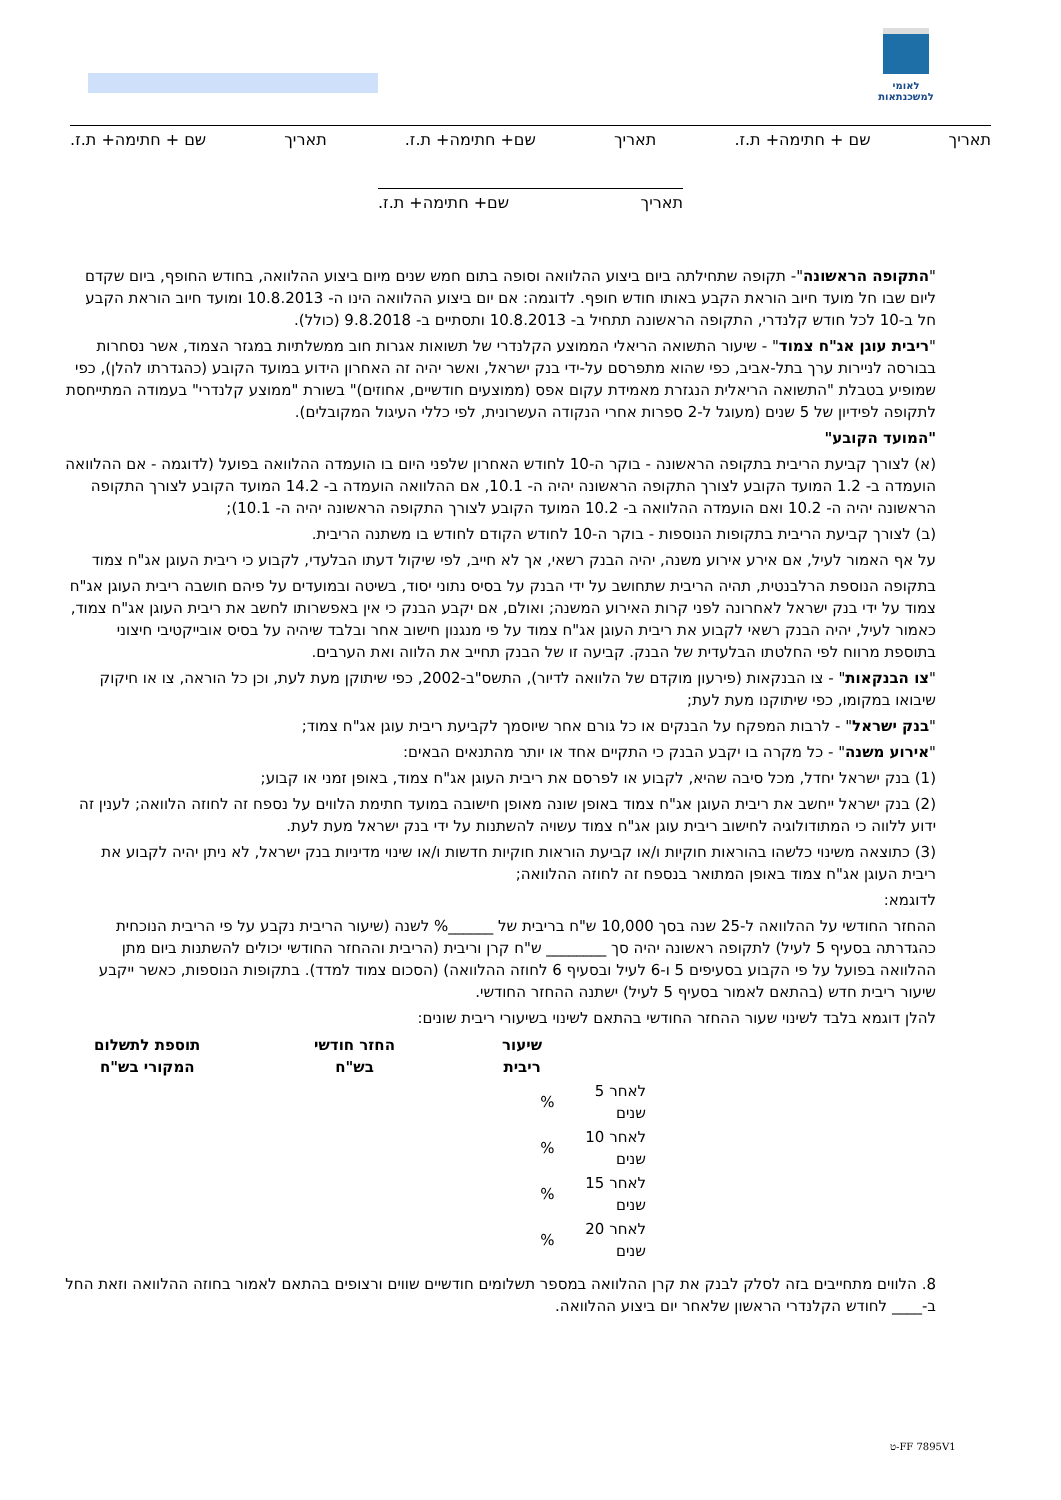לאומי למשכנתאות
תאריך שם + חתימה+ ת.ז. תאריך שם+ חתימה+ ת.ז. תאריך שם + חתימה+ ת.ז.
תאריך שם+ חתימה+ ת.ז.
"התקופה הראשונה"- תקופה שתחילתה ביום ביצוע ההלוואה וסופה בתום חמש שנים מיום ביצוע ההלוואה, בחודש החופף, ביום שקדם ליום שבו חל מועד חיוב הוראת הקבע באותו חודש חופף. לדוגמה: אם יום ביצוע ההלוואה הינו ה- 10.8.2013 ומועד חיוב הוראת הקבע חל ב-10 לכל חודש קלנדרי, התקופה הראשונה תתחיל ב- 10.8.2013 ותסתיים ב- 9.8.2018 (כולל).
"ריבית עוגן אג"ח צמוד" - שיעור התשואה הריאלי הממוצע הקלנדרי של תשואות אגרות חוב ממשלתיות במגזר הצמוד, אשר נסחרות בבורסה לניירות ערך בתל-אביב, כפי שהוא מתפרסם על-ידי בנק ישראל, ואשר יהיה זה האחרון הידוע במועד הקובע (כהגדרתו להלן), כפי שמופיע בטבלת "התשואה הריאלית הנגזרת מאמידת עקום אפס (ממוצעים חודשיים, אחוזים)" בשורת "ממוצע קלנדרי" בעמודה המתייחסת לתקופה לפידיון של 5 שנים (מעוגל ל-2 ספרות אחרי הנקודה העשרונית, לפי כללי העיגול המקובלים).
"המועד הקובע"
(א) לצורך קביעת הריבית בתקופה הראשונה - בוקר ה-10 לחודש האחרון שלפני היום בו הועמדה ההלוואה בפועל (לדוגמה - אם ההלוואה הועמדה ב- 1.2 המועד הקובע לצורך התקופה הראשונה יהיה ה- 10.1, אם ההלוואה הועמדה ב- 14.2 המועד הקובע לצורך התקופה הראשונה יהיה ה- 10.2 ואם הועמדה ההלוואה ב- 10.2 המועד הקובע לצורך התקופה הראשונה יהיה ה- 10.1);
(ב) לצורך קביעת הריבית בתקופות הנוספות - בוקר ה-10 לחודש הקודם לחודש בו משתנה הריבית.
על אף האמור לעיל, אם אירע אירוע משנה, יהיה הבנק רשאי, אך לא חייב, לפי שיקול דעתו הבלעדי, לקבוע כי ריבית העוגן אג"ח צמוד
בתקופה הנוספת הרלבנטית, תהיה הריבית שתחושב על ידי הבנק על בסיס נתוני יסוד, בשיטה ובמועדים על פיהם חושבה ריבית העוגן אג"ח צמוד על ידי בנק ישראל לאחרונה לפני קרות האירוע המשנה; ואולם, אם יקבע הבנק כי אין באפשרותו לחשב את ריבית העוגן אג"ח צמוד, כאמור לעיל, יהיה הבנק רשאי לקבוע את ריבית העוגן אג"ח צמוד על פי מנגנון חישוב אחר ובלבד שיהיה על בסיס אובייקטיבי חיצוני בתוספת מרווח לפי החלטתו הבלעדית של הבנק. קביעה זו של הבנק תחייב את הלווה ואת הערבים.
"צו הבנקאות" - צו הבנקאות (פירעון מוקדם של הלוואה לדיור), התשס"ב-2002, כפי שיתוקן מעת לעת, וכן כל הוראה, צו או חיקוק שיבואו במקומו, כפי שיתוקנו מעת לעת;
"בנק ישראל" - לרבות המפקח על הבנקים או כל גורם אחר שיוסמך לקביעת ריבית עוגן אג"ח צמוד;
"אירוע משנה" - כל מקרה בו יקבע הבנק כי התקיים אחד או יותר מהתנאים הבאים:
(1) בנק ישראל יחדל, מכל סיבה שהיא, לקבוע או לפרסם את ריבית העוגן אג"ח צמוד, באופן זמני או קבוע;
(2) בנק ישראל ייחשב את ריבית העוגן אג"ח צמוד באופן שונה מאופן חישובה במועד חתימת הלווים על נספח זה לחוזה הלוואה; לענין זה ידוע ללווה כי המתודולוגיה לחישוב ריבית עוגן אג"ח צמוד עשויה להשתנות על ידי בנק ישראל מעת לעת.
(3) כתוצאה משינוי כלשהו בהוראות חוקיות ו/או קביעת הוראות חוקיות חדשות ו/או שינוי מדיניות בנק ישראל, לא ניתן יהיה לקבוע את ריבית העוגן אג"ח צמוד באופן המתואר בנספח זה לחוזה ההלוואה;
לדוגמא:
ההחזר החודשי על ההלוואה ל-25 שנה בסך 10,000 ש"ח בריבית של ______% לשנה (שיעור הריבית נקבע על פי הריבית הנוכחית כהגדרתה בסעיף 5 לעיל) לתקופה ראשונה יהיה סך ________ ש"ח קרן וריבית (הריבית וההחזר החודשי יכולים להשתנות ביום מתן ההלוואה בפועל על פי הקבוע בסעיפים 5 ו-6 לעיל ובסעיף 6 לחוזה ההלוואה) (הסכום צמוד למדד). בתקופות הנוספות, כאשר ייקבע שיעור ריבית חדש (בהתאם לאמור בסעיף 5 לעיל) ישתנה ההחזר החודשי.
להלן דוגמא בלבד לשינוי שעור ההחזר החודשי בהתאם לשינוי בשיעורי ריבית שונים:
| | שיעור ריבית | החזר חודשי בש"ח | תוספת לתשלום המקורי בש"ח |
| --- | --- | --- | --- |
| לאחר 5 שנים | % | | |
| לאחר 10 שנים | % | | |
| לאחר 15 שנים | % | | |
| לאחר 20 שנים | % | | |
8. הלווים מתחייבים בזה לסלק לבנק את קרן ההלוואה במספר תשלומים חודשיים שווים ורצופים בהתאם לאמור בחוזה ההלוואה וזאת החל ב-____ לחודש הקלנדרי הראשון שלאחר יום ביצוע ההלוואה.
FF 7895V1-ט